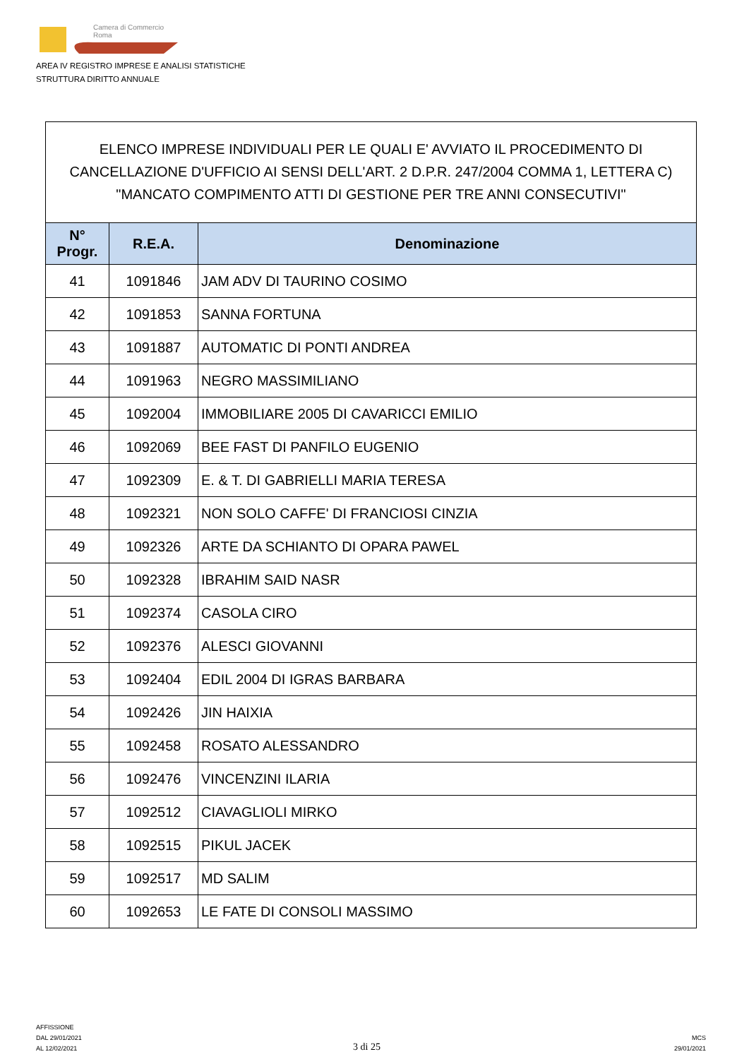Camera di Commercio
Roma
AREA IV REGISTRO IMPRESE E ANALISI STATISTICHE
STRUTTURA DIRITTO ANNUALE
ELENCO IMPRESE INDIVIDUALI PER LE QUALI E' AVVIATO IL PROCEDIMENTO DI CANCELLAZIONE D'UFFICIO AI SENSI DELL'ART. 2 D.P.R. 247/2004 COMMA 1, LETTERA C) "MANCATO COMPIMENTO ATTI DI GESTIONE PER TRE ANNI CONSECUTIVI"
| N° Progr. | R.E.A. | Denominazione |
| --- | --- | --- |
| 41 | 1091846 | JAM ADV DI TAURINO COSIMO |
| 42 | 1091853 | SANNA FORTUNA |
| 43 | 1091887 | AUTOMATIC DI PONTI ANDREA |
| 44 | 1091963 | NEGRO MASSIMILIANO |
| 45 | 1092004 | IMMOBILIARE 2005 DI CAVARICCI EMILIO |
| 46 | 1092069 | BEE FAST DI PANFILO EUGENIO |
| 47 | 1092309 | E. & T. DI GABRIELLI MARIA TERESA |
| 48 | 1092321 | NON SOLO CAFFE' DI FRANCIOSI CINZIA |
| 49 | 1092326 | ARTE DA SCHIANTO DI OPARA PAWEL |
| 50 | 1092328 | IBRAHIM SAID NASR |
| 51 | 1092374 | CASOLA CIRO |
| 52 | 1092376 | ALESCI GIOVANNI |
| 53 | 1092404 | EDIL 2004 DI IGRAS BARBARA |
| 54 | 1092426 | JIN HAIXIA |
| 55 | 1092458 | ROSATO ALESSANDRO |
| 56 | 1092476 | VINCENZINI ILARIA |
| 57 | 1092512 | CIAVAGLIOLI MIRKO |
| 58 | 1092515 | PIKUL JACEK |
| 59 | 1092517 | MD SALIM |
| 60 | 1092653 | LE FATE DI CONSOLI MASSIMO |
AFFISSIONE
DAL 29/01/2021
AL 12/02/2021
3 di 25
MCS
29/01/2021